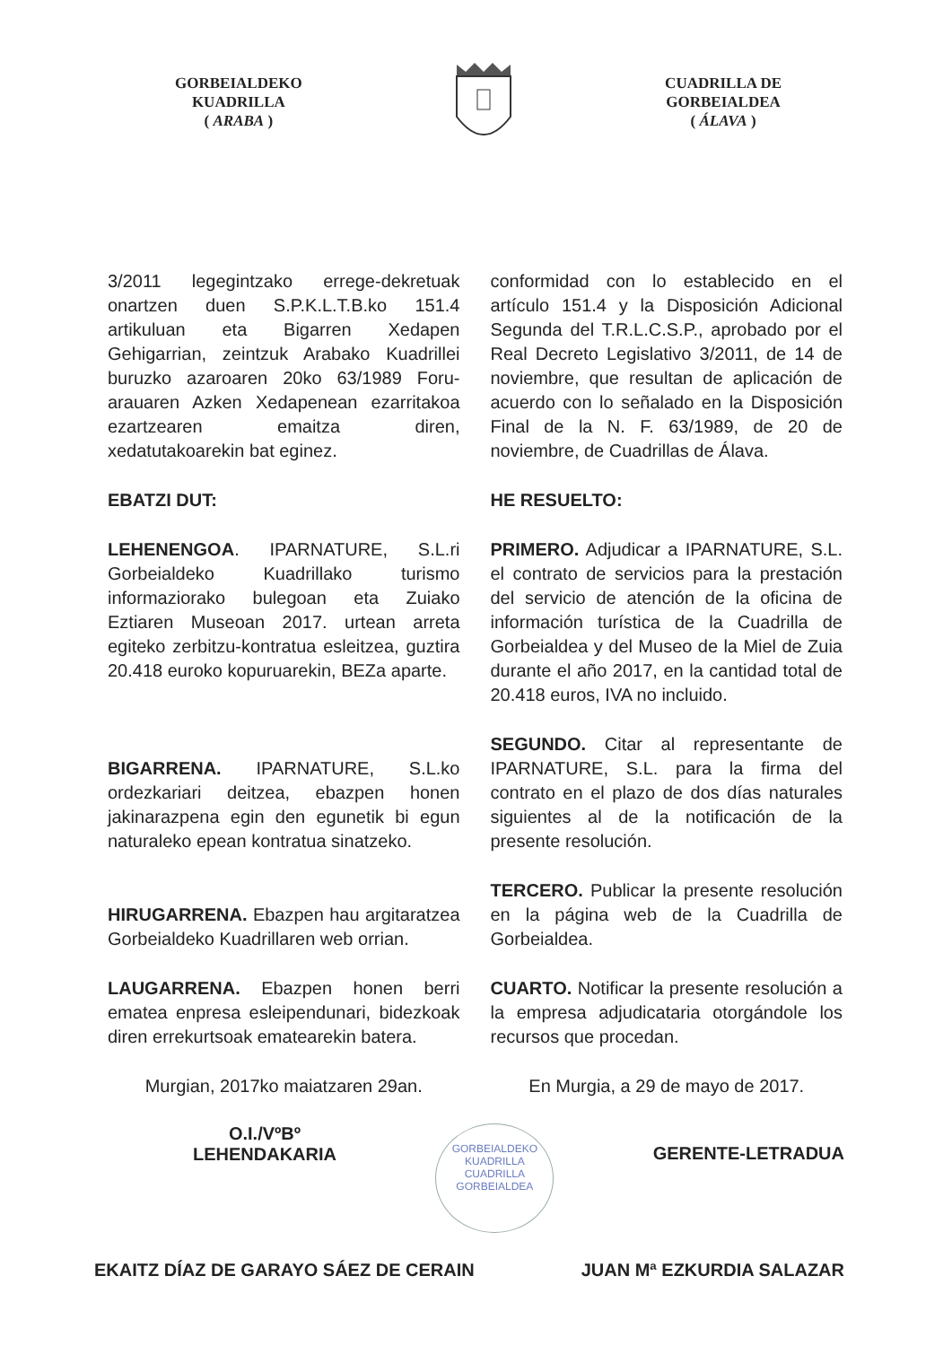GORBEIALDEKO
KUADRILLA
( ARABA )
CUADRILLA DE
GORBEIALDEA
( ÁLAVA )
3/2011 legegintzako errege-dekretuak onartzen duen S.P.K.L.T.B.ko 151.4 artikuluan eta Bigarren Xedapen Gehigarrian, zeintzuk Arabako Kuadrillei buruzko azaroaren 20ko 63/1989 Foru-arauaren Azken Xedapenean ezarritakoa ezartzearen emaitza diren, xedatutakoarekin bat eginez.
EBATZI DUT:
LEHENENGOA. IPARNATURE, S.L.ri Gorbeialdeko Kuadrillako turismo informaziorako bulegoan eta Zuiako Eztiaren Museoan 2017. urtean arreta egiteko zerbitzu-kontratua esleitzea, guztira 20.418 euroko kopuruarekin, BEZa aparte.
BIGARRENA. IPARNATURE, S.L.ko ordezkariari deitzea, ebazpen honen jakinarazpena egin den egunetik bi egun naturaleko epean kontratua sinatzeko.
HIRUGARRENA. Ebazpen hau argitaratzea Gorbeialdeko Kuadrillaren web orrian.
LAUGARRENA. Ebazpen honen berri ematea enpresa esleipendunari, bidezkoak diren errekurtsoak ematearekin batera.
Murgian, 2017ko maiatzaren 29an.
conformidad con lo establecido en el artículo 151.4 y la Disposición Adicional Segunda del T.R.L.C.S.P., aprobado por el Real Decreto Legislativo 3/2011, de 14 de noviembre, que resultan de aplicación de acuerdo con lo señalado en la Disposición Final de la N. F. 63/1989, de 20 de noviembre, de Cuadrillas de Álava.
HE RESUELTO:
PRIMERO. Adjudicar a IPARNATURE, S.L. el contrato de servicios para la prestación del servicio de atención de la oficina de información turística de la Cuadrilla de Gorbeialdea y del Museo de la Miel de Zuia durante el año 2017, en la cantidad total de 20.418 euros, IVA no incluido.
SEGUNDO. Citar al representante de IPARNATURE, S.L. para la firma del contrato en el plazo de dos días naturales siguientes al de la notificación de la presente resolución.
TERCERO. Publicar la presente resolución en la página web de la Cuadrilla de Gorbeialdea.
CUARTO. Notificar la presente resolución a la empresa adjudicataria otorgándole los recursos que procedan.
En Murgia, a 29 de mayo de 2017.
O.I./VºBº
LEHENDAKARIA
GORBEIALDEKO KUADRILLA
CUADRILLA GORBEIALDEA
GERENTE-LETRADUA
EKAITZ DÍAZ DE GARAYO SÁEZ DE CERAIN
JUAN Mª EZKURDIA SALAZAR